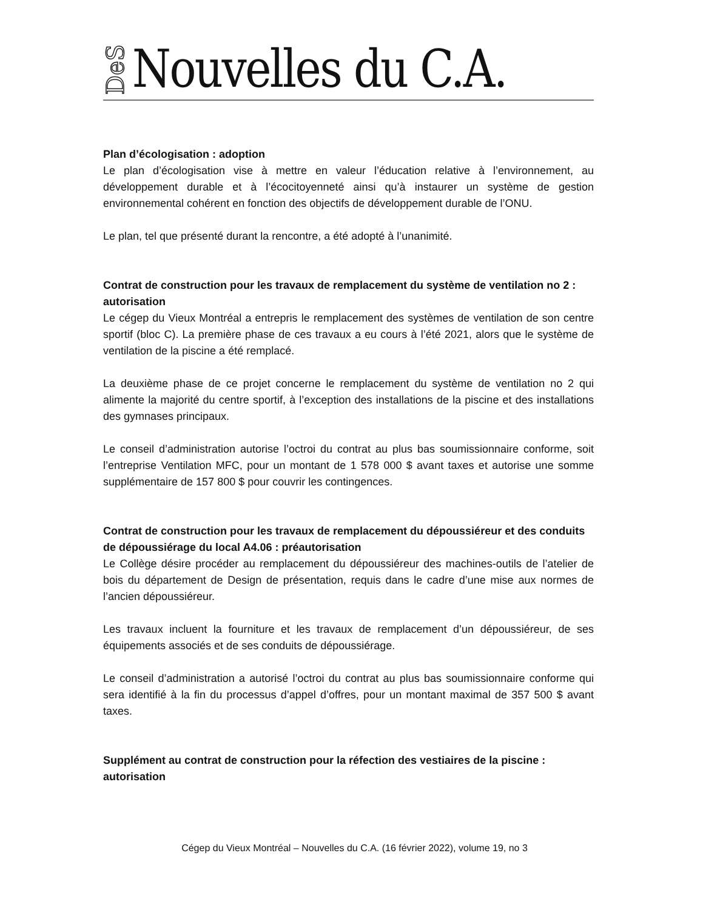DeS Nouvelles du C.A.
Plan d’écologisation : adoption
Le plan d’écologisation vise à mettre en valeur l’éducation relative à l’environnement, au développement durable et à l’écocitoyenneté ainsi qu’à instaurer un système de gestion environnemental cohérent en fonction des objectifs de développement durable de l’ONU.
Le plan, tel que présenté durant la rencontre, a été adopté à l’unanimité.
Contrat de construction pour les travaux de remplacement du système de ventilation no 2 : autorisation
Le cégep du Vieux Montréal a entrepris le remplacement des systèmes de ventilation de son centre sportif (bloc C). La première phase de ces travaux a eu cours à l’été 2021, alors que le système de ventilation de la piscine a été remplacé.
La deuxième phase de ce projet concerne le remplacement du système de ventilation no 2 qui alimente la majorité du centre sportif, à l’exception des installations de la piscine et des installations des gymnases principaux.
Le conseil d’administration autorise l’octroi du contrat au plus bas soumissionnaire conforme, soit l’entreprise Ventilation MFC, pour un montant de 1 578 000 $ avant taxes et autorise une somme supplémentaire de 157 800 $ pour couvrir les contingences.
Contrat de construction pour les travaux de remplacement du dépoussiéreur et des conduits de dépoussiérage du local A4.06 : préautorisation
Le Collège désire procéder au remplacement du dépoussiéreur des machines-outils de l’atelier de bois du département de Design de présentation, requis dans le cadre d’une mise aux normes de l’ancien dépoussiéreur.
Les travaux incluent la fourniture et les travaux de remplacement d’un dépoussiéreur, de ses équipements associés et de ses conduits de dépoussiérage.
Le conseil d’administration a autorisé l’octroi du contrat au plus bas soumissionnaire conforme qui sera identifié à la fin du processus d’appel d’offres, pour un montant maximal de 357 500 $ avant taxes.
Supplément au contrat de construction pour la réfection des vestiaires de la piscine : autorisation
Cégep du Vieux Montréal – Nouvelles du C.A. (16 février 2022), volume 19, no 3